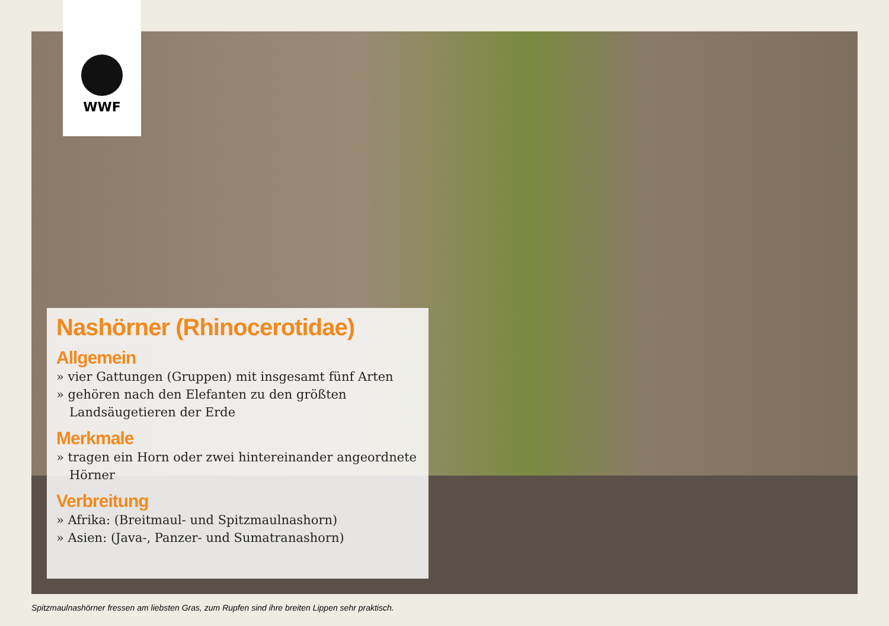WWF
Nashörner (Rhinocerotidae)
Allgemein
» vier Gattungen (Gruppen) mit insgesamt fünf Arten
» gehören nach den Elefanten zu den größten Landsäugetieren der Erde
Merkmale
» tragen ein Horn oder zwei hintereinander angeordnete Hörner
Verbreitung
» Afrika: (Breitmaul- und Spitzmaulnashorn)
» Asien: (Java-, Panzer- und Sumatranashorn)
Spitzmaulnashörner fressen am liebsten Gras, zum Rupfen sind ihre breiten Lippen sehr praktisch.